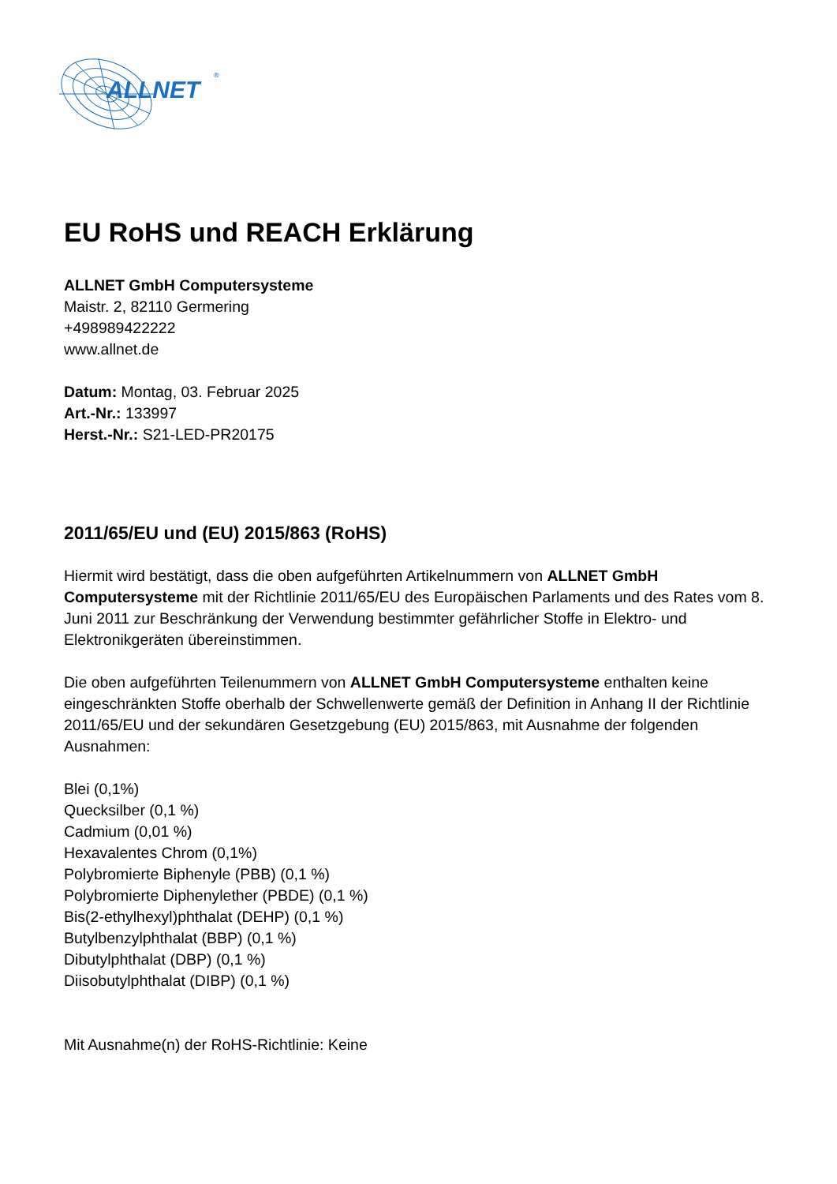ALLNET
®
EU RoHS und REACH Erklärung
ALLNET GmbH Computersysteme
Maistr. 2, 82110 Germering
+498989422222
www.allnet.de
Datum: Montag, 03. Februar 2025
Art.-Nr.: 133997
Herst.-Nr.: S21-LED-PR20175
2011/65/EU und (EU) 2015/863 (RoHS)
Hiermit wird bestätigt, dass die oben aufgeführten Artikelnummern von ALLNET GmbH Computersysteme mit der Richtlinie 2011/65/EU des Europäischen Parlaments und des Rates vom 8. Juni 2011 zur Beschränkung der Verwendung bestimmter gefährlicher Stoffe in Elektro- und Elektronikgeräten übereinstimmen.
Die oben aufgeführten Teilenummern von ALLNET GmbH Computersysteme enthalten keine eingeschränkten Stoffe oberhalb der Schwellenwerte gemäß der Definition in Anhang II der Richtlinie 2011/65/EU und der sekundären Gesetzgebung (EU) 2015/863, mit Ausnahme der folgenden Ausnahmen:
Blei (0,1%)
Quecksilber (0,1 %)
Cadmium (0,01 %)
Hexavalentes Chrom (0,1%)
Polybromierte Biphenyle (PBB) (0,1 %)
Polybromierte Diphenylether (PBDE) (0,1 %)
Bis(2-ethylhexyl)phthalat (DEHP) (0,1 %)
Butylbenzylphthalat (BBP) (0,1 %)
Dibutylphthalat (DBP) (0,1 %)
Diisobutylphthalat (DIBP) (0,1 %)
Mit Ausnahme(n) der RoHS-Richtlinie: Keine